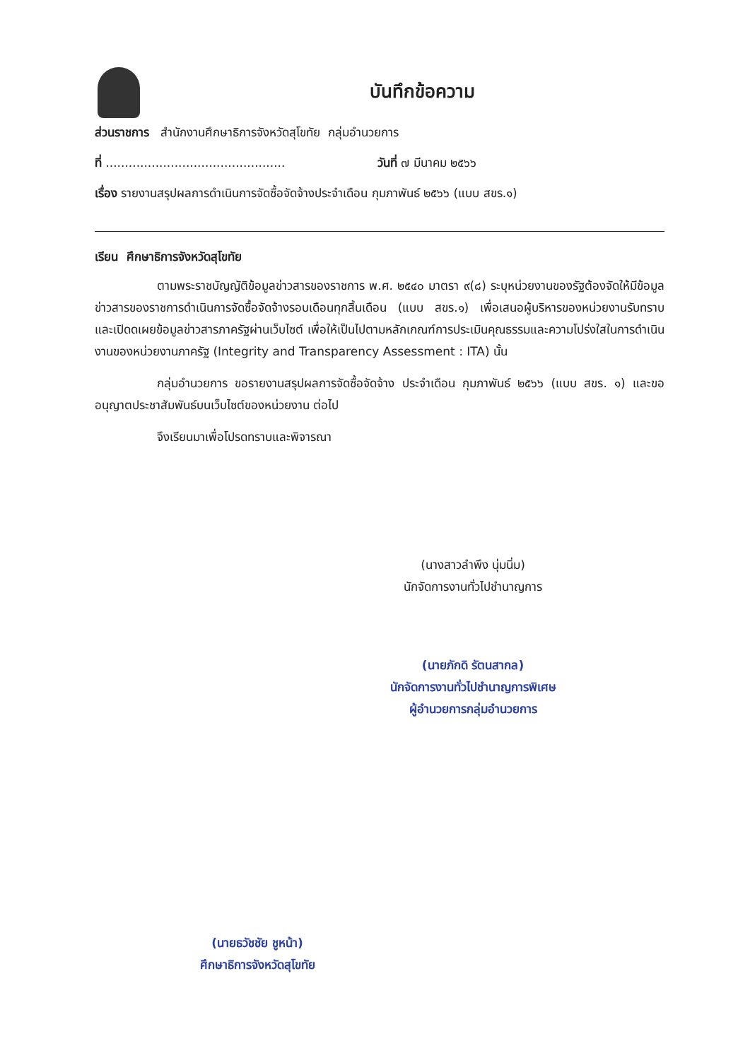บันทึกข้อความ
ส่วนราชการ สำนักงานศึกษาธิการจังหวัดสุโขทัย กลุ่มอำนวยการ
ที่ ............................................... วันที่ ๗ มีนาคม ๒๕๖๖
เรื่อง รายงานสรุปผลการดำเนินการจัดซื้อจัดจ้างประจำเดือน กุมภาพันธ์ ๒๕๖๖ (แบบ สขร.๑)
เรียน ศึกษาธิการจังหวัดสุโขทัย
ตามพระราชบัญญัติข้อมูลข่าวสารของราชการ พ.ศ. ๒๕๔๐ มาตรา ๙(๘) ระบุหน่วยงานของรัฐต้องจัดให้มีข้อมูลข่าวสารของราชการดำเนินการจัดซื้อจัดจ้างรอบเดือนทุกสิ้นเดือน (แบบ สขร.๑) เพื่อเสนอผู้บริหารของหน่วยงานรับทราบ และเปิดดเผยข้อมูลข่าวสารภาครัฐผ่านเว็บไซต์ เพื่อให้เป็นไปตามหลักเกณฑ์การประเมินคุณธรรมและความโปร่งใสในการดำเนินงานของหน่วยงานภาครัฐ (Integrity and Transparency Assessment : ITA) นั้น
กลุ่มอำนวยการ ขอรายงานสรุปผลการจัดซื้อจัดจ้าง ประจำเดือน กุมภาพันธ์ ๒๕๖๖ (แบบ สขร. ๑) และขออนุญาตประชาสัมพันธ์บนเว็บไซต์ของหน่วยงาน ต่อไป
จึงเรียนมาเพื่อโปรดทราบและพิจารณา
(นางสาวลำพึง นุ่มนิ่ม)
นักจัดการงานทั่วไปชำนาญการ
(นายภักดิ รัตนสากล)
นักจัดการงานทั่วไปชำนาญการพิเศษ
ผู้อำนวยการกลุ่มอำนวยการ
(นายธวัชชัย ชูหน้า)
ศึกษาธิการจังหวัดสุโขทัย